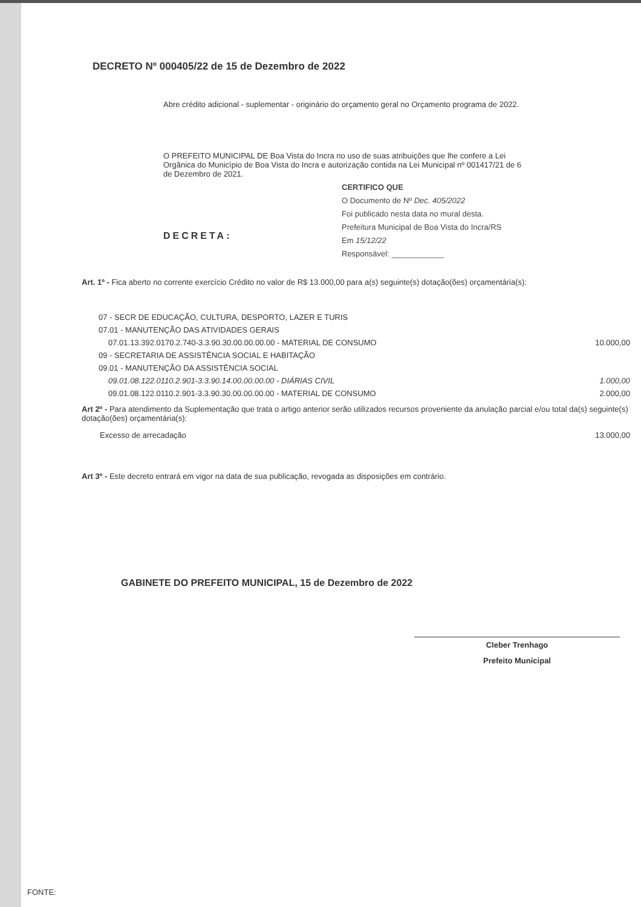DECRETO Nº 000405/22 de 15 de Dezembro de 2022
Abre crédito adicional - suplementar - originário do orçamento geral no Orçamento programa de 2022.
O PREFEITO MUNICIPAL DE Boa Vista do Incra no uso de suas atribuições que lhe confere a Lei Orgânica do Município de Boa Vista do Incra e autorização contida na Lei Municipal nº 001417/21 de 6 de Dezembro de 2021.
CERTIFICO QUE
O Documento de Nº Dec. 405/2022
Foi publicado nesta data no mural desta.
Prefeitura Municipal de Boa Vista do Incra/RS
Em 15/12/22
Responsável: ____________
DECRETA:
Art. 1º - Fica aberto no corrente exercício Crédito no valor de R$ 13.000,00 para a(s) seguinte(s) dotação(ões) orçamentária(s):
| 07 - SECR DE EDUCAÇÃO, CULTURA, DESPORTO, LAZER E TURIS | |
| 07.01 - MANUTENÇÃO DAS ATIVIDADES GERAIS | |
| 07.01.13.392.0170.2.740-3.3.90.30.00.00.00.00 - MATERIAL DE CONSUMO | 10.000,00 |
| 09 - SECRETARIA DE ASSISTÊNCIA SOCIAL E HABITAÇÃO | |
| 09.01 - MANUTENÇÃO DA ASSISTÊNCIA SOCIAL | |
| 09.01.08.122.0110.2.901-3.3.90.14.00.00.00.00 - DIÁRIAS CIVIL | 1.000,00 |
| 09.01.08.122.0110.2.901-3.3.90.30.00.00.00.00 - MATERIAL DE CONSUMO | 2.000,00 |
Art 2º - Para atendimento da Suplementação que trata o artigo anterior serão utilizados recursos proveniente da anulação parcial e/ou total da(s) seguinte(s) dotação(ões) orçamentária(s):
| Excesso de arrecadação | 13.000,00 |
Art 3º - Este decreto entrará em vigor na data de sua publicação, revogada as disposições em contrário.
GABINETE DO PREFEITO MUNICIPAL, 15 de Dezembro de 2022
Cleber Trenhago
Prefeito Municipal
FONTE: